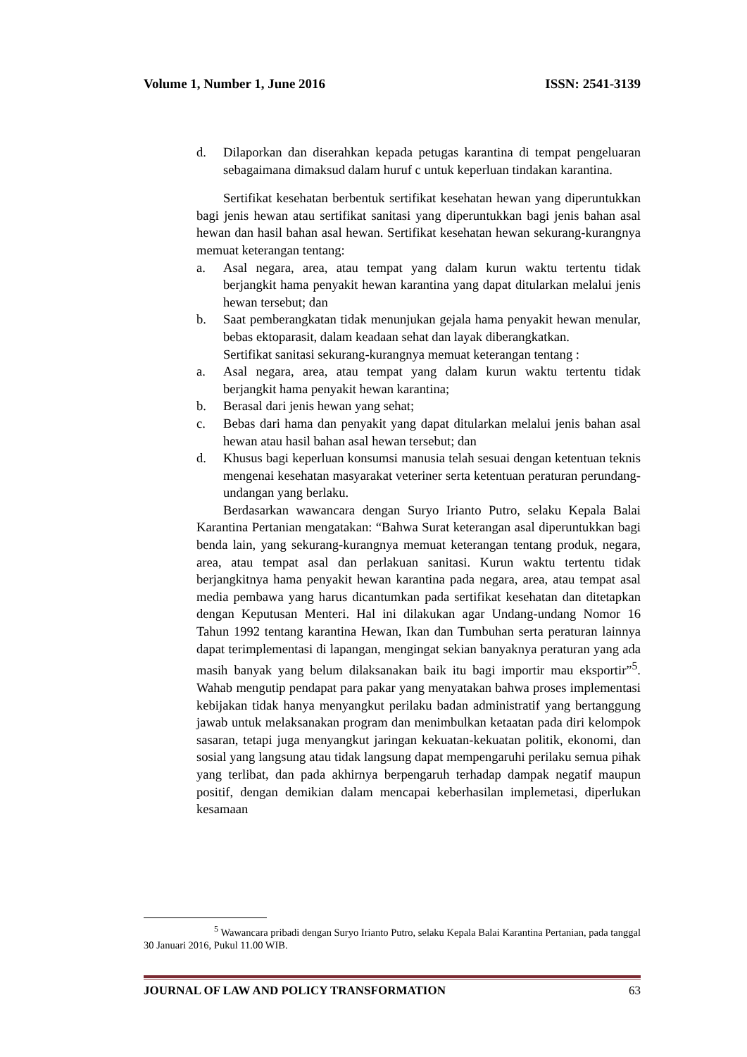Volume 1, Number 1, June 2016 ISSN: 2541-3139
d. Dilaporkan dan diserahkan kepada petugas karantina di tempat pengeluaran sebagaimana dimaksud dalam huruf c untuk keperluan tindakan karantina.
Sertifikat kesehatan berbentuk sertifikat kesehatan hewan yang diperuntukkan bagi jenis hewan atau sertifikat sanitasi yang diperuntukkan bagi jenis bahan asal hewan dan hasil bahan asal hewan. Sertifikat kesehatan hewan sekurang-kurangnya memuat keterangan tentang:
a. Asal negara, area, atau tempat yang dalam kurun waktu tertentu tidak berjangkit hama penyakit hewan karantina yang dapat ditularkan melalui jenis hewan tersebut; dan
b. Saat pemberangkatan tidak menunjukan gejala hama penyakit hewan menular, bebas ektoparasit, dalam keadaan sehat dan layak diberangkatkan.
Sertifikat sanitasi sekurang-kurangnya memuat keterangan tentang :
a. Asal negara, area, atau tempat yang dalam kurun waktu tertentu tidak berjangkit hama penyakit hewan karantina;
b. Berasal dari jenis hewan yang sehat;
c. Bebas dari hama dan penyakit yang dapat ditularkan melalui jenis bahan asal hewan atau hasil bahan asal hewan tersebut; dan
d. Khusus bagi keperluan konsumsi manusia telah sesuai dengan ketentuan teknis mengenai kesehatan masyarakat veteriner serta ketentuan peraturan perundang-undangan yang berlaku.
Berdasarkan wawancara dengan Suryo Irianto Putro, selaku Kepala Balai Karantina Pertanian mengatakan: “Bahwa Surat keterangan asal diperuntukkan bagi benda lain, yang sekurang-kurangnya memuat keterangan tentang produk, negara, area, atau tempat asal dan perlakuan sanitasi. Kurun waktu tertentu tidak berjangkitnya hama penyakit hewan karantina pada negara, area, atau tempat asal media pembawa yang harus dicantumkan pada sertifikat kesehatan dan ditetapkan dengan Keputusan Menteri. Hal ini dilakukan agar Undang-undang Nomor 16 Tahun 1992 tentang karantina Hewan, Ikan dan Tumbuhan serta peraturan lainnya dapat terimplementasi di lapangan, mengingat sekian banyaknya peraturan yang ada masih banyak yang belum dilaksanakan baik itu bagi importir mau eksportir”<sup>5</sup>. Wahab mengutip pendapat para pakar yang menyatakan bahwa proses implementasi kebijakan tidak hanya menyangkut perilaku badan administratif yang bertanggung jawab untuk melaksanakan program dan menimbulkan ketaatan pada diri kelompok sasaran, tetapi juga menyangkut jaringan kekuatan-kekuatan politik, ekonomi, dan sosial yang langsung atau tidak langsung dapat mempengaruhi perilaku semua pihak yang terlibat, dan pada akhirnya berpengaruh terhadap dampak negatif maupun positif, dengan demikian dalam mencapai keberhasilan implemetasi, diperlukan kesamaan
<sup>5</sup> Wawancara pribadi dengan Suryo Irianto Putro, selaku Kepala Balai Karantina Pertanian, pada tanggal 30 Januari 2016, Pukul 11.00 WIB.
JOURNAL OF LAW AND POLICY TRANSFORMATION 63